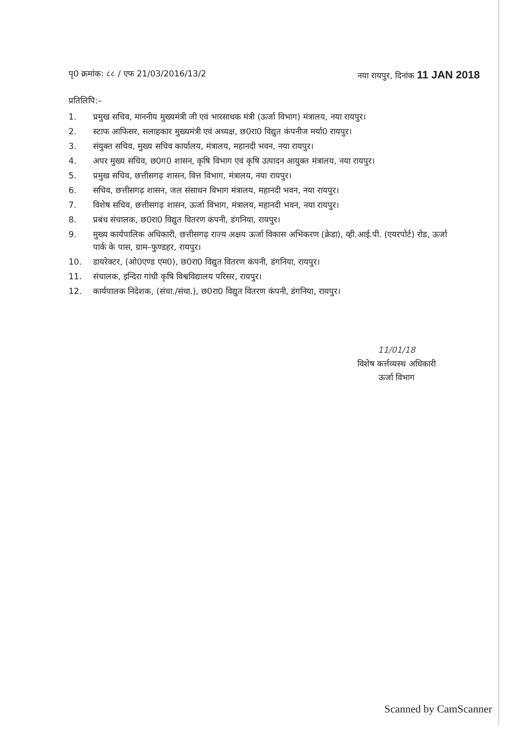पृ0 क्रमांक: ८८ / एफ 21/03/2016/13/2
नया रायपुर, दिनांक 11 JAN 2018
प्रतिलिपि:–
1. प्रमुख सचिव, माननीय मुख्यमंत्री जी एवं भारसाधक मंत्री (ऊर्जा विभाग) मंत्रालय, नया रायपुर।
2. स्टाफ आफिसर, सलाहकार मुख्यमंत्री एवं अध्यक्ष, छ0रा0 विद्युत कंपनीज मर्या0 रायपुर।
3. संयुक्त सचिव, मुख्य सचिव कार्यालय, मंत्रालय, महानदी भवन, नया रायपुर।
4. अपर मुख्य सचिव, छ0ग0 शासन, कृषि विभाग एवं कृषि उत्पादन आयुक्त मंत्रालय, नया रायपुर।
5. प्रमुख सचिव, छत्तीसगढ़ शासन, वित्त विभाग, मंत्रालय, नया रायपुर।
6. सचिव, छत्तीसगढ़ शासन, जल संसाधन विभाग मंत्रालय, महानदी भवन, नया रायपुर।
7. विशेष सचिव, छत्तीसगढ़ शासन, ऊर्जा विभाग, मंत्रालय, महानदी भवन, नया रायपुर।
8. प्रबंध संचालक, छ0रा0 विद्युत वितरण कंपनी, डंगनिया, रायपुर।
9. मुख्य कार्यपालिक अधिकारी, छत्तीसगढ़ राज्य अक्षय ऊर्जा विकास अभिकरण (क्रेडा), व्ही.आई.पी. (एयरपोर्ट) रोड, ऊर्जा पार्क के पास, ग्राम–फुण्डहर, रायपुर।
10. डायरेक्टर, (ओ0एण्ड एम0), छ0रा0 विद्युत वितरण कंपनी, डंगनिया, रायपुर।
11. संचालक, इन्दिरा गांधी कृषि विश्वविद्यालय परिसर, रायपुर।
12. कार्यपालक निदेशक, (संचा./संधा.), छ0रा0 विद्युत वितरण कंपनी, डंगनिया, रायपुर।
11/01/18
विशेष कर्त्तव्यस्थ अधिकारी
ऊर्जा विभाग
Scanned by CamScanner